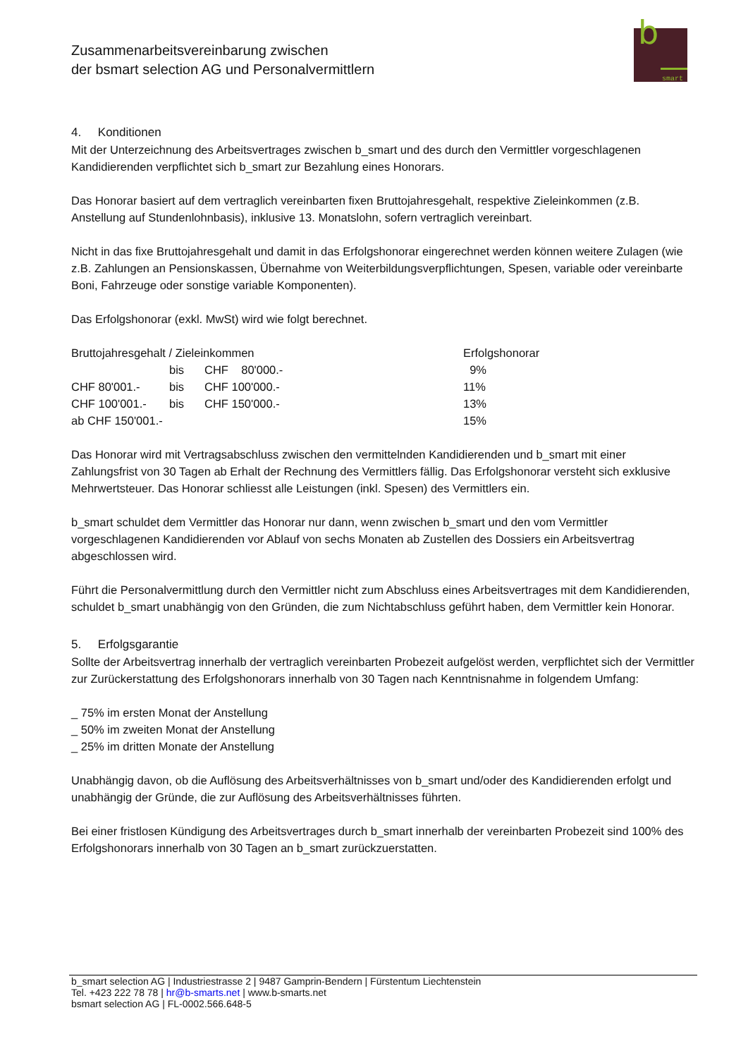Zusammenarbeitsvereinbarung zwischen
der bsmart selection AG und Personalvermittlern
b
smart
4. Konditionen
Mit der Unterzeichnung des Arbeitsvertrages zwischen b_smart und des durch den Vermittler vorgeschlagenen Kandidierenden verpflichtet sich b_smart zur Bezahlung eines Honorars.
Das Honorar basiert auf dem vertraglich vereinbarten fixen Bruttojahresgehalt, respektive Zieleinkommen (z.B. Anstellung auf Stundenlohnbasis), inklusive 13. Monatslohn, sofern vertraglich vereinbart.
Nicht in das fixe Bruttojahresgehalt und damit in das Erfolgshonorar eingerechnet werden können weitere Zulagen (wie z.B. Zahlungen an Pensionskassen, Übernahme von Weiterbildungsverpflichtungen, Spesen, variable oder vereinbarte Boni, Fahrzeuge oder sonstige variable Komponenten).
Das Erfolgshonorar (exkl. MwSt) wird wie folgt berechnet.
| Bruttojahresgehalt / Zieleinkommen | | | Erfolgshonorar |
| --- | --- | --- | --- |
| | bis | CHF 80'000.- | 9% |
| CHF 80'001.- | bis | CHF 100'000.- | 11% |
| CHF 100'001.- | bis | CHF 150'000.- | 13% |
| ab CHF 150'001.- | | | 15% |
Das Honorar wird mit Vertragsabschluss zwischen den vermittelnden Kandidierenden und b_smart mit einer Zahlungsfrist von 30 Tagen ab Erhalt der Rechnung des Vermittlers fällig. Das Erfolgshonorar versteht sich exklusive Mehrwertsteuer. Das Honorar schliesst alle Leistungen (inkl. Spesen) des Vermittlers ein.
b_smart schuldet dem Vermittler das Honorar nur dann, wenn zwischen b_smart und den vom Vermittler vorgeschlagenen Kandidierenden vor Ablauf von sechs Monaten ab Zustellen des Dossiers ein Arbeitsvertrag abgeschlossen wird.
Führt die Personalvermittlung durch den Vermittler nicht zum Abschluss eines Arbeitsvertrages mit dem Kandidierenden, schuldet b_smart unabhängig von den Gründen, die zum Nichtabschluss geführt haben, dem Vermittler kein Honorar.
5. Erfolgsgarantie
Sollte der Arbeitsvertrag innerhalb der vertraglich vereinbarten Probezeit aufgelöst werden, verpflichtet sich der Vermittler zur Zurückerstattung des Erfolgshonorars innerhalb von 30 Tagen nach Kenntnisnahme in folgendem Umfang:
_ 75% im ersten Monat der Anstellung
_ 50% im zweiten Monat der Anstellung
_ 25% im dritten Monate der Anstellung
Unabhängig davon, ob die Auflösung des Arbeitsverhältnisses von b_smart und/oder des Kandidierenden erfolgt und unabhängig der Gründe, die zur Auflösung des Arbeitsverhältnisses führten.
Bei einer fristlosen Kündigung des Arbeitsvertrages durch b_smart innerhalb der vereinbarten Probezeit sind 100% des Erfolgshonorars innerhalb von 30 Tagen an b_smart zurückzuerstatten.
b_smart selection AG | Industriestrasse 2 | 9487 Gamprin-Bendern | Fürstentum Liechtenstein
Tel. +423 222 78 78 | hr@b-smarts.net | www.b-smarts.net
bsmart selection AG | FL-0002.566.648-5